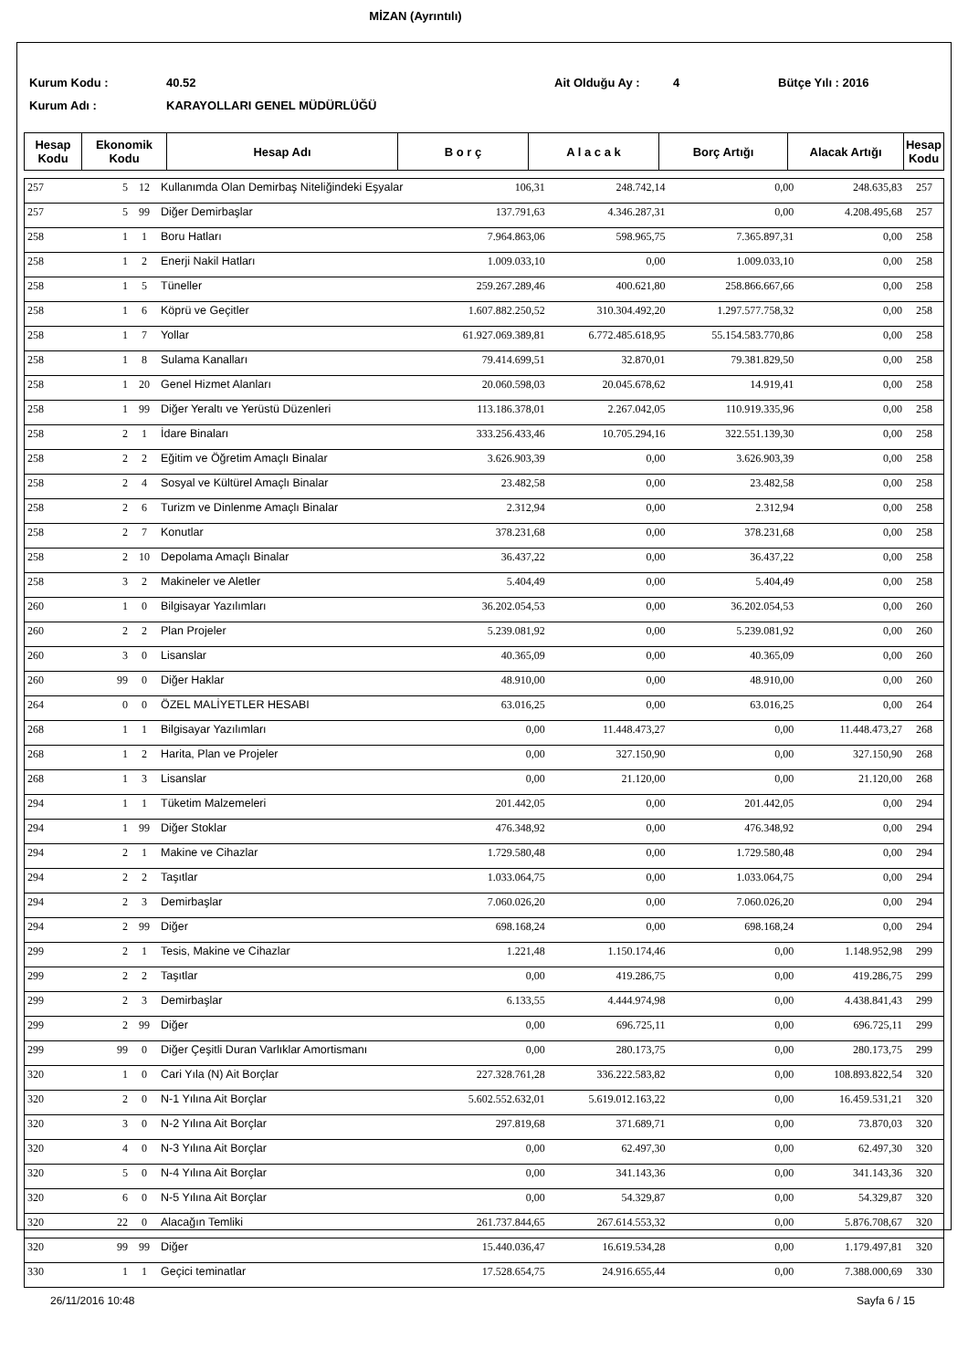MİZAN (Ayrıntılı)
Kurum Kodu : 40.52 Ait Olduğu Ay : 4 Bütçe Yılı : 2016
Kurum Adı : KARAYOLLARI GENEL MÜDÜRLÜĞÜ
| Hesap Kodu | Ekonomik Kodu | Hesap Adı | B o r ç | A l a c a k | Borç Artığı | Alacak Artığı | Hesap Kodu |
| --- | --- | --- | --- | --- | --- | --- | --- |
| 257 | 5 | 12 | Kullanımda Olan Demirbaş Niteliğindeki Eşyalar | 106,31 | 248.742,14 | 0,00 | 248.635,83 | 257 |
| 257 | 5 | 99 | Diğer Demirbaşlar | 137.791,63 | 4.346.287,31 | 0,00 | 4.208.495,68 | 257 |
| 258 | 1 | 1 | Boru Hatları | 7.964.863,06 | 598.965,75 | 7.365.897,31 | 0,00 | 258 |
| 258 | 1 | 2 | Enerji Nakil Hatları | 1.009.033,10 | 0,00 | 1.009.033,10 | 0,00 | 258 |
| 258 | 1 | 5 | Tüneller | 259.267.289,46 | 400.621,80 | 258.866.667,66 | 0,00 | 258 |
| 258 | 1 | 6 | Köprü ve Geçitler | 1.607.882.250,52 | 310.304.492,20 | 1.297.577.758,32 | 0,00 | 258 |
| 258 | 1 | 7 | Yollar | 61.927.069.389,81 | 6.772.485.618,95 | 55.154.583.770,86 | 0,00 | 258 |
| 258 | 1 | 8 | Sulama Kanalları | 79.414.699,51 | 32.870,01 | 79.381.829,50 | 0,00 | 258 |
| 258 | 1 | 20 | Genel Hizmet Alanları | 20.060.598,03 | 20.045.678,62 | 14.919,41 | 0,00 | 258 |
| 258 | 1 | 99 | Diğer Yeraltı ve Yerüstü Düzenleri | 113.186.378,01 | 2.267.042,05 | 110.919.335,96 | 0,00 | 258 |
| 258 | 2 | 1 | İdare Binaları | 333.256.433,46 | 10.705.294,16 | 322.551.139,30 | 0,00 | 258 |
| 258 | 2 | 2 | Eğitim ve Öğretim Amaçlı Binalar | 3.626.903,39 | 0,00 | 3.626.903,39 | 0,00 | 258 |
| 258 | 2 | 4 | Sosyal ve Kültürel Amaçlı Binalar | 23.482,58 | 0,00 | 23.482,58 | 0,00 | 258 |
| 258 | 2 | 6 | Turizm ve Dinlenme Amaçlı Binalar | 2.312,94 | 0,00 | 2.312,94 | 0,00 | 258 |
| 258 | 2 | 7 | Konutlar | 378.231,68 | 0,00 | 378.231,68 | 0,00 | 258 |
| 258 | 2 | 10 | Depolama Amaçlı Binalar | 36.437,22 | 0,00 | 36.437,22 | 0,00 | 258 |
| 258 | 3 | 2 | Makineler ve Aletler | 5.404,49 | 0,00 | 5.404,49 | 0,00 | 258 |
| 260 | 1 | 0 | Bilgisayar Yazılımları | 36.202.054,53 | 0,00 | 36.202.054,53 | 0,00 | 260 |
| 260 | 2 | 2 | Plan Projeler | 5.239.081,92 | 0,00 | 5.239.081,92 | 0,00 | 260 |
| 260 | 3 | 0 | Lisanslar | 40.365,09 | 0,00 | 40.365,09 | 0,00 | 260 |
| 260 | 99 | 0 | Diğer Haklar | 48.910,00 | 0,00 | 48.910,00 | 0,00 | 260 |
| 264 | 0 | 0 | ÖZEL MALİYETLER HESABI | 63.016,25 | 0,00 | 63.016,25 | 0,00 | 264 |
| 268 | 1 | 1 | Bilgisayar Yazılımları | 0,00 | 11.448.473,27 | 0,00 | 11.448.473,27 | 268 |
| 268 | 1 | 2 | Harita, Plan ve Projeler | 0,00 | 327.150,90 | 0,00 | 327.150,90 | 268 |
| 268 | 1 | 3 | Lisanslar | 0,00 | 21.120,00 | 0,00 | 21.120,00 | 268 |
| 294 | 1 | 1 | Tüketim Malzemeleri | 201.442,05 | 0,00 | 201.442,05 | 0,00 | 294 |
| 294 | 1 | 99 | Diğer Stoklar | 476.348,92 | 0,00 | 476.348,92 | 0,00 | 294 |
| 294 | 2 | 1 | Makine ve Cihazlar | 1.729.580,48 | 0,00 | 1.729.580,48 | 0,00 | 294 |
| 294 | 2 | 2 | Taşıtlar | 1.033.064,75 | 0,00 | 1.033.064,75 | 0,00 | 294 |
| 294 | 2 | 3 | Demirbaşlar | 7.060.026,20 | 0,00 | 7.060.026,20 | 0,00 | 294 |
| 294 | 2 | 99 | Diğer | 698.168,24 | 0,00 | 698.168,24 | 0,00 | 294 |
| 299 | 2 | 1 | Tesis, Makine ve Cihazlar | 1.221,48 | 1.150.174,46 | 0,00 | 1.148.952,98 | 299 |
| 299 | 2 | 2 | Taşıtlar | 0,00 | 419.286,75 | 0,00 | 419.286,75 | 299 |
| 299 | 2 | 3 | Demirbaşlar | 6.133,55 | 4.444.974,98 | 0,00 | 4.438.841,43 | 299 |
| 299 | 2 | 99 | Diğer | 0,00 | 696.725,11 | 0,00 | 696.725,11 | 299 |
| 299 | 99 | 0 | Diğer Çeşitli Duran Varlıklar Amortismanı | 0,00 | 280.173,75 | 0,00 | 280.173,75 | 299 |
| 320 | 1 | 0 | Cari Yıla (N) Ait Borçlar | 227.328.761,28 | 336.222.583,82 | 0,00 | 108.893.822,54 | 320 |
| 320 | 2 | 0 | N-1 Yılına Ait Borçlar | 5.602.552.632,01 | 5.619.012.163,22 | 0,00 | 16.459.531,21 | 320 |
| 320 | 3 | 0 | N-2 Yılına Ait Borçlar | 297.819,68 | 371.689,71 | 0,00 | 73.870,03 | 320 |
| 320 | 4 | 0 | N-3 Yılına Ait Borçlar | 0,00 | 62.497,30 | 0,00 | 62.497,30 | 320 |
| 320 | 5 | 0 | N-4 Yılına Ait Borçlar | 0,00 | 341.143,36 | 0,00 | 341.143,36 | 320 |
| 320 | 6 | 0 | N-5 Yılına Ait Borçlar | 0,00 | 54.329,87 | 0,00 | 54.329,87 | 320 |
| 320 | 22 | 0 | Alacağın Temliki | 261.737.844,65 | 267.614.553,32 | 0,00 | 5.876.708,67 | 320 |
| 320 | 99 | 99 | Diğer | 15.440.036,47 | 16.619.534,28 | 0,00 | 1.179.497,81 | 320 |
| 330 | 1 | 1 | Geçici teminatlar | 17.528.654,75 | 24.916.655,44 | 0,00 | 7.388.000,69 | 330 |
26/11/2016 10:48 Sayfa 6 / 15